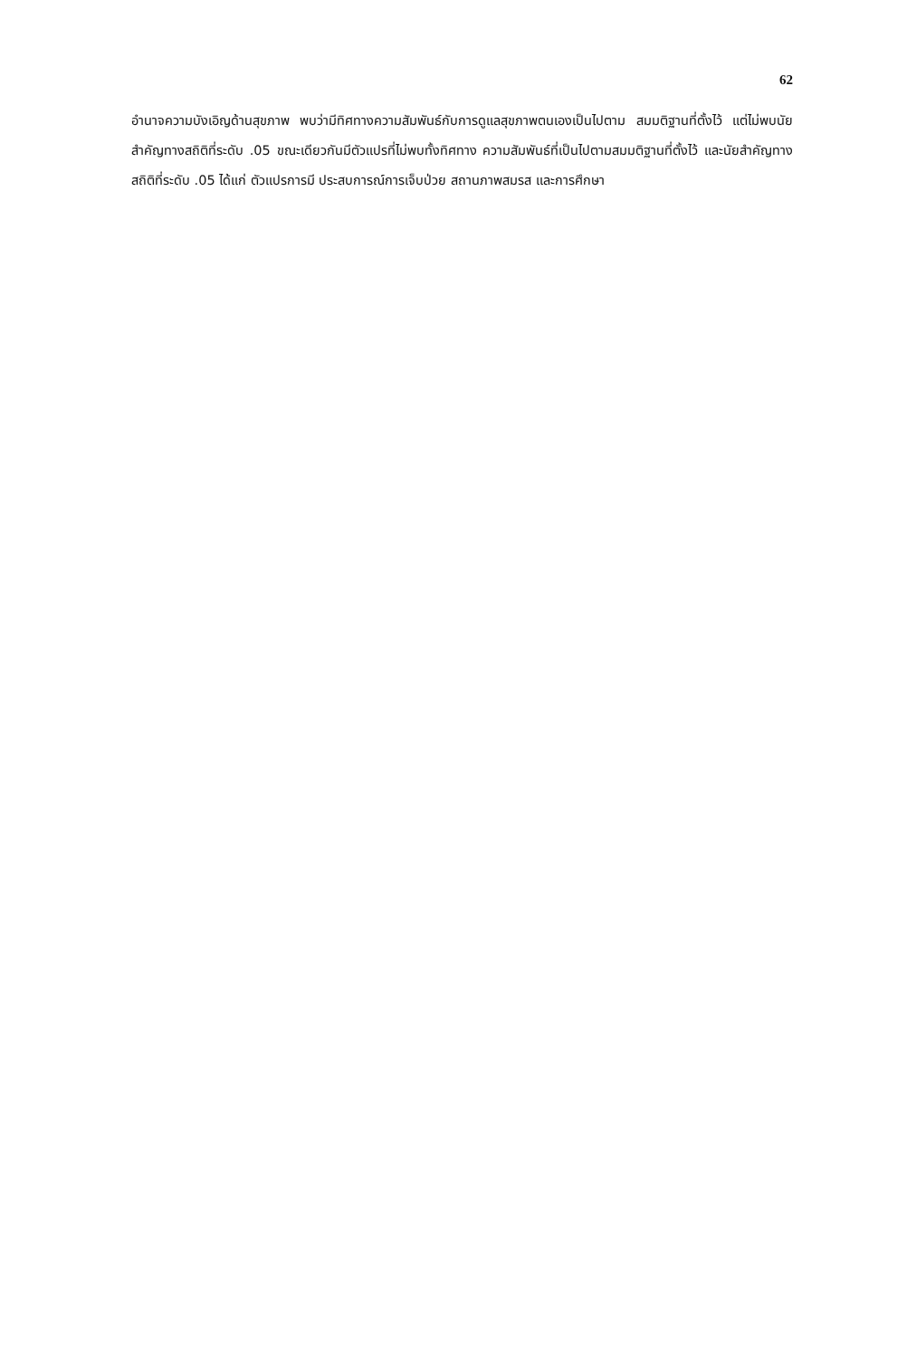62
อำนาจความบังเอิญด้านสุขภาพ พบว่ามีทิศทางความสัมพันธ์กับการดูแลสุขภาพตนเองเป็นไปตาม สมมติฐานที่ตั้งไว้ แต่ไม่พบนัยสำคัญทางสถิติที่ระดับ .05 ขณะเดียวกันมีตัวแปรที่ไม่พบทั้งทิศทาง ความสัมพันธ์ที่เป็นไปตามสมมติฐานที่ตั้งไว้ และนัยสำคัญทางสถิติที่ระดับ .05 ได้แก่ ตัวแปรการมี ประสบการณ์การเจ็บป่วย สถานภาพสมรส และการศึกษา